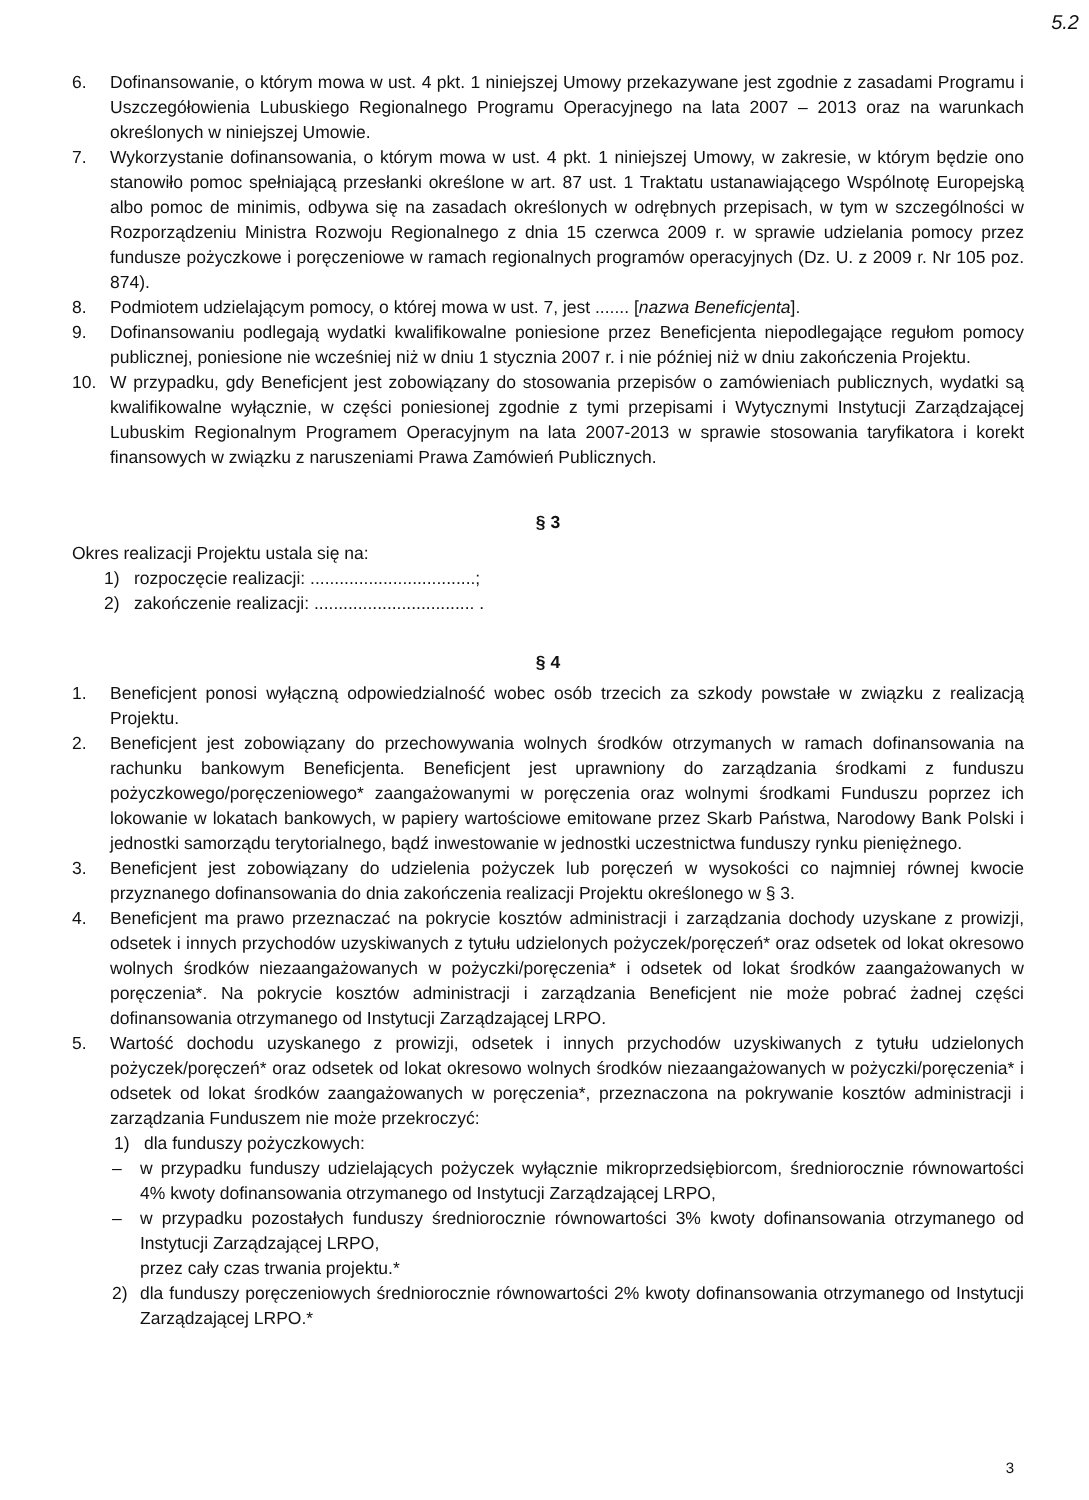5.2
6. Dofinansowanie, o którym mowa w ust. 4 pkt. 1 niniejszej Umowy przekazywane jest zgodnie z zasadami Programu i Uszczegółowienia Lubuskiego Regionalnego Programu Operacyjnego na lata 2007 – 2013 oraz na warunkach określonych w niniejszej Umowie.
7. Wykorzystanie dofinansowania, o którym mowa w ust. 4 pkt. 1 niniejszej Umowy, w zakresie, w którym będzie ono stanowiło pomoc spełniającą przesłanki określone w art. 87 ust. 1 Traktatu ustanawiającego Wspólnotę Europejską albo pomoc de minimis, odbywa się na zasadach określonych w odrębnych przepisach, w tym w szczególności w Rozporządzeniu Ministra Rozwoju Regionalnego z dnia 15 czerwca 2009 r. w sprawie udzielania pomocy przez fundusze pożyczkowe i poręczeniowe w ramach regionalnych programów operacyjnych (Dz. U. z 2009 r. Nr 105 poz. 874).
8. Podmiotem udzielającym pomocy, o której mowa w ust. 7, jest ....... [nazwa Beneficjenta].
9. Dofinansowaniu podlegają wydatki kwalifikowalne poniesione przez Beneficjenta niepodlegające regułom pomocy publicznej, poniesione nie wcześniej niż w dniu 1 stycznia 2007 r. i nie później niż w dniu zakończenia Projektu.
10. W przypadku, gdy Beneficjent jest zobowiązany do stosowania przepisów o zamówieniach publicznych, wydatki są kwalifikowalne wyłącznie, w części poniesionej zgodnie z tymi przepisami i Wytycznymi Instytucji Zarządzającej Lubuskim Regionalnym Programem Operacyjnym na lata 2007-2013 w sprawie stosowania taryfikatora i korekt finansowych w związku z naruszeniami Prawa Zamówień Publicznych.
§ 3
Okres realizacji Projektu ustala się na:
1) rozpoczęcie realizacji: ..................................;
2) zakończenie realizacji: ................................. .
§ 4
1. Beneficjent ponosi wyłączną odpowiedzialność wobec osób trzecich za szkody powstałe w związku z realizacją Projektu.
2. Beneficjent jest zobowiązany do przechowywania wolnych środków otrzymanych w ramach dofinansowania na rachunku bankowym Beneficjenta. Beneficjent jest uprawniony do zarządzania środkami z funduszu pożyczkowego/poręczeniowego* zaangażowanymi w poręczenia oraz wolnymi środkami Funduszu poprzez ich lokowanie w lokatach bankowych, w papiery wartościowe emitowane przez Skarb Państwa, Narodowy Bank Polski i jednostki samorządu terytorialnego, bądź inwestowanie w jednostki uczestnictwa funduszy rynku pieniężnego.
3. Beneficjent jest zobowiązany do udzielenia pożyczek lub poręczeń w wysokości co najmniej równej kwocie przyznanego dofinansowania do dnia zakończenia realizacji Projektu określonego w § 3.
4. Beneficjent ma prawo przeznaczać na pokrycie kosztów administracji i zarządzania dochody uzyskane z prowizji, odsetek i innych przychodów uzyskiwanych z tytułu udzielonych pożyczek/poręczeń* oraz odsetek od lokat okresowo wolnych środków niezaangażowanych w pożyczki/poręczenia* i odsetek od lokat środków zaangażowanych w poręczenia*. Na pokrycie kosztów administracji i zarządzania Beneficjent nie może pobrać żadnej części dofinansowania otrzymanego od Instytucji Zarządzającej LRPO.
5. Wartość dochodu uzyskanego z prowizji, odsetek i innych przychodów uzyskiwanych z tytułu udzielonych pożyczek/poręczeń* oraz odsetek od lokat okresowo wolnych środków niezaangażowanych w pożyczki/poręczenia* i odsetek od lokat środków zaangażowanych w poręczenia*, przeznaczona na pokrywanie kosztów administracji i zarządzania Funduszem nie może przekroczyć:
1) dla funduszy pożyczkowych:
– w przypadku funduszy udzielających pożyczek wyłącznie mikroprzedsiębiorcom, średniorocznie równowartości 4% kwoty dofinansowania otrzymanego od Instytucji Zarządzającej LRPO,
– w przypadku pozostałych funduszy średniorocznie równowartości 3% kwoty dofinansowania otrzymanego od Instytucji Zarządzającej LRPO,
przez cały czas trwania projektu.*
2) dla funduszy poręczeniowych średniorocznie równowartości 2% kwoty dofinansowania otrzymanego od Instytucji Zarządzającej LRPO.*
3